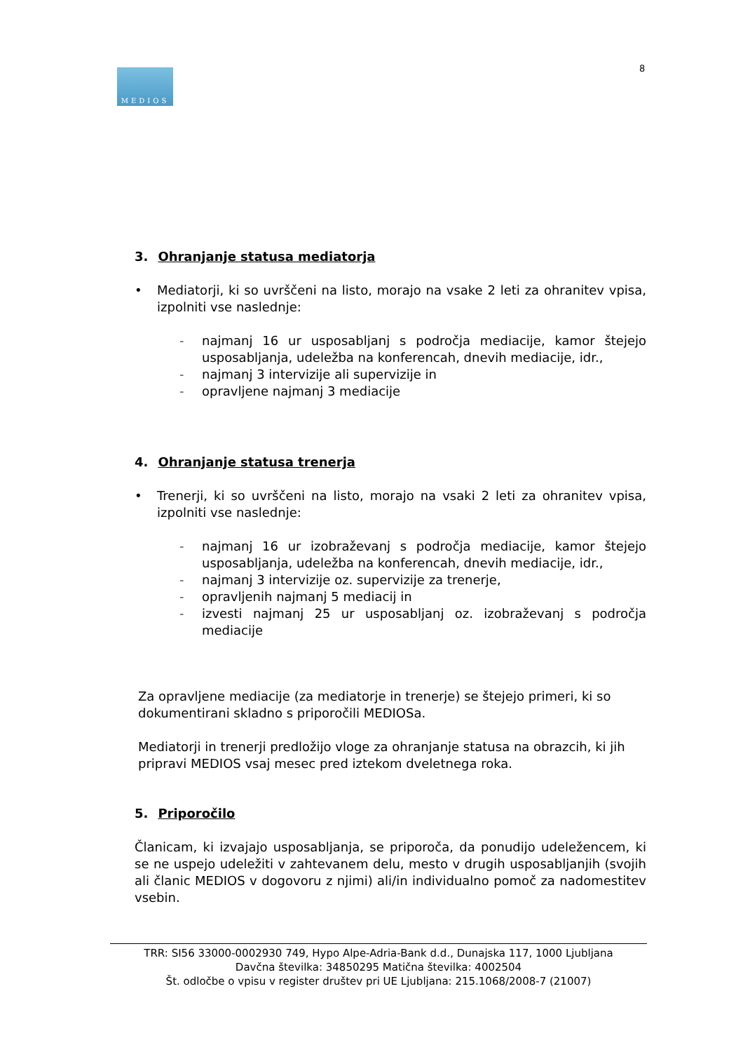MEDIOS 8
3. Ohranjanje statusa mediatorja
• Mediatorji, ki so uvrščeni na listo, morajo na vsake 2 leti za ohranitev vpisa, izpolniti vse naslednje:
- najmanj 16 ur usposabljanj s področja mediacije, kamor štejejo usposabljanja, udeležba na konferencah, dnevih mediacije, idr.,
- najmanj 3 intervizije ali supervizije in
- opravljene najmanj 3 mediacije
4. Ohranjanje statusa trenerja
• Trenerji, ki so uvrščeni na listo, morajo na vsaki 2 leti za ohranitev vpisa, izpolniti vse naslednje:
- najmanj 16 ur izobraževanj s področja mediacije, kamor štejejo usposabljanja, udeležba na konferencah, dnevih mediacije, idr.,
- najmanj 3 intervizije oz. supervizije za trenerje,
- opravljenih najmanj 5 mediacij in
- izvesti najmanj 25 ur usposabljanj oz. izobraževanj s področja mediacije
Za opravljene mediacije (za mediatorje in trenerje) se štejejo primeri, ki so
dokumentirani skladno s priporočili MEDIOSa.
Mediatorji in trenerji predložijo vloge za ohranjanje statusa na obrazcih, ki jih
pripravi MEDIOS vsaj mesec pred iztekom dveletnega roka.
5. Priporočilo
Članicam, ki izvajajo usposabljanja, se priporoča, da ponudijo udeležencem, ki se ne uspejo udeležiti v zahtevanem delu, mesto v drugih usposabljanjih (svojih ali članic MEDIOS v dogovoru z njimi) ali/in individualno pomoč za nadomestitev vsebin.
TRR: SI56 33000-0002930 749, Hypo Alpe-Adria-Bank d.d., Dunajska 117, 1000 Ljubljana
Davčna številka: 34850295 Matična številka: 4002504
Št. odločbe o vpisu v register društev pri UE Ljubljana: 215.1068/2008-7 (21007)